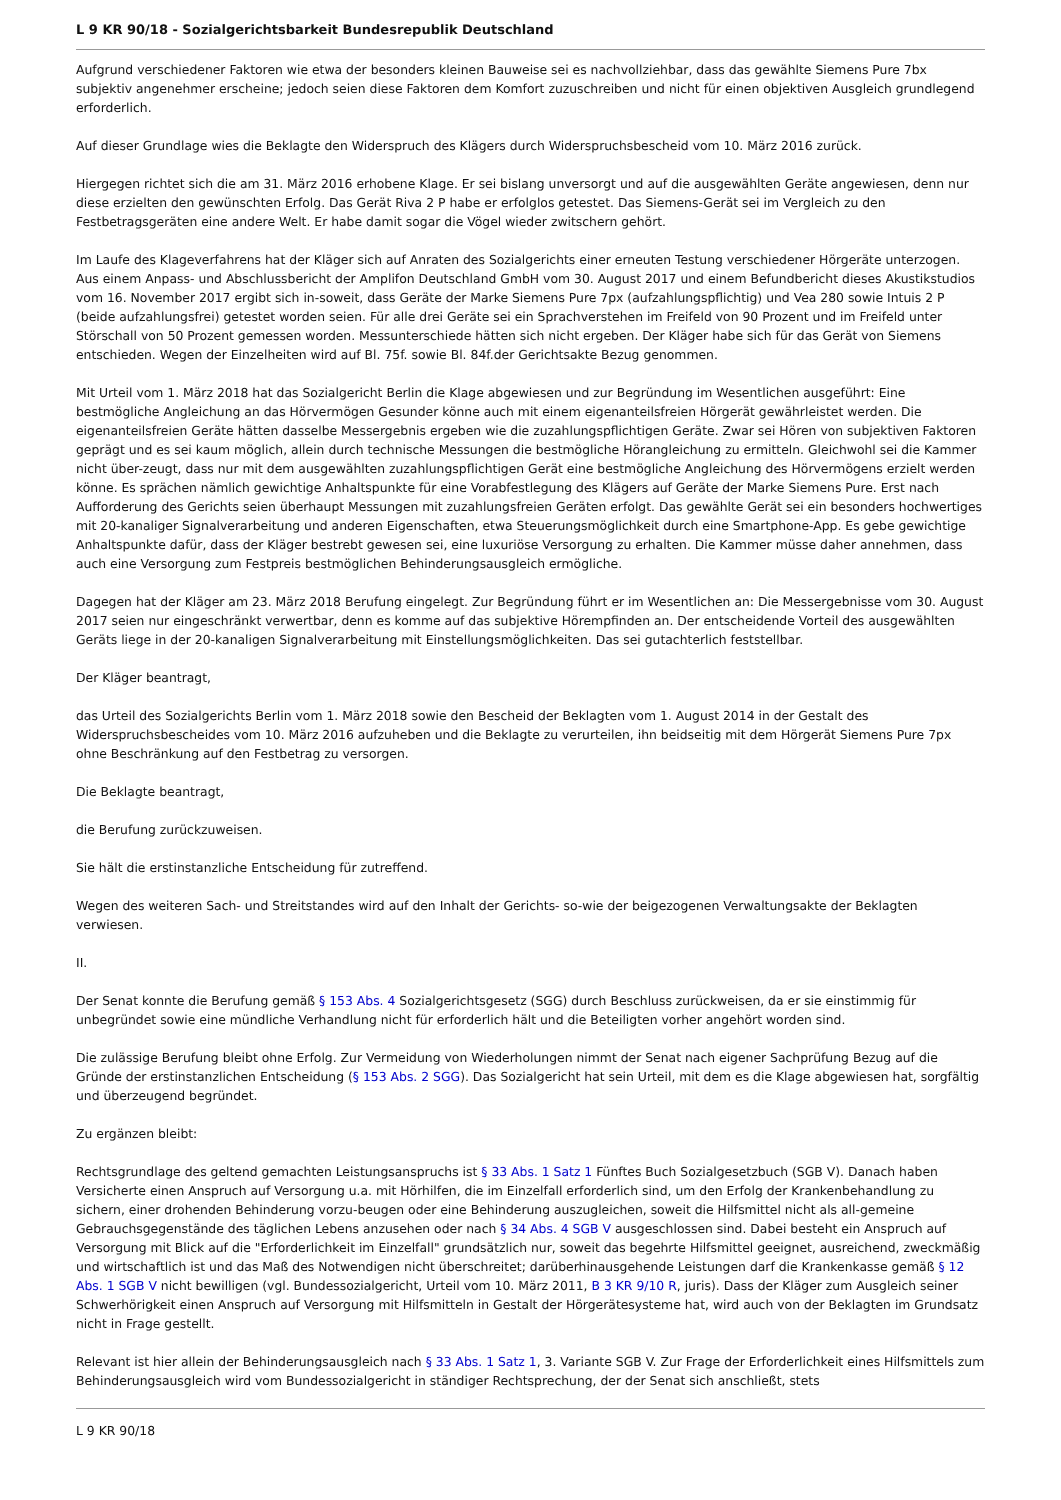L 9 KR 90/18 - Sozialgerichtsbarkeit Bundesrepublik Deutschland
Aufgrund verschiedener Faktoren wie etwa der besonders kleinen Bauweise sei es nachvollziehbar, dass das gewählte Siemens Pure 7bx subjektiv angenehmer erscheine; jedoch seien diese Faktoren dem Komfort zuzuschreiben und nicht für einen objektiven Ausgleich grundlegend erforderlich.
Auf dieser Grundlage wies die Beklagte den Widerspruch des Klägers durch Widerspruchsbescheid vom 10. März 2016 zurück.
Hiergegen richtet sich die am 31. März 2016 erhobene Klage. Er sei bislang unversorgt und auf die ausgewählten Geräte angewiesen, denn nur diese erzielten den gewünschten Erfolg. Das Gerät Riva 2 P habe er erfolglos getestet. Das Siemens-Gerät sei im Vergleich zu den Festbetragsgeräten eine andere Welt. Er habe damit sogar die Vögel wieder zwitschern gehört.
Im Laufe des Klageverfahrens hat der Kläger sich auf Anraten des Sozialgerichts einer erneuten Testung verschiedener Hörgeräte unterzogen. Aus einem Anpass- und Abschlussbericht der Amplifon Deutschland GmbH vom 30. August 2017 und einem Befundbericht dieses Akustikstudios vom 16. November 2017 ergibt sich in-soweit, dass Geräte der Marke Siemens Pure 7px (aufzahlungspflichtig) und Vea 280 sowie Intuis 2 P (beide aufzahlungsfrei) getestet worden seien. Für alle drei Geräte sei ein Sprachverstehen im Freifeld von 90 Prozent und im Freifeld unter Störschall von 50 Prozent gemessen worden. Messunterschiede hätten sich nicht ergeben. Der Kläger habe sich für das Gerät von Siemens entschieden. Wegen der Einzelheiten wird auf Bl. 75f. sowie Bl. 84f.der Gerichtsakte Bezug genommen.
Mit Urteil vom 1. März 2018 hat das Sozialgericht Berlin die Klage abgewiesen und zur Begründung im Wesentlichen ausgeführt: Eine bestmögliche Angleichung an das Hörvermögen Gesunder könne auch mit einem eigenanteilsfreien Hörgerät gewährleistet werden. Die eigenanteilsfreien Geräte hätten dasselbe Messergebnis ergeben wie die zuzahlungspflichtigen Geräte. Zwar sei Hören von subjektiven Faktoren geprägt und es sei kaum möglich, allein durch technische Messungen die bestmögliche Hörangleichung zu ermitteln. Gleichwohl sei die Kammer nicht über-zeugt, dass nur mit dem ausgewählten zuzahlungspflichtigen Gerät eine bestmögliche Angleichung des Hörvermögens erzielt werden könne. Es sprächen nämlich gewichtige Anhaltspunkte für eine Vorabfestlegung des Klägers auf Geräte der Marke Siemens Pure. Erst nach Aufforderung des Gerichts seien überhaupt Messungen mit zuzahlungsfreien Geräten erfolgt. Das gewählte Gerät sei ein besonders hochwertiges mit 20-kanaliger Signalverarbeitung und anderen Eigenschaften, etwa Steuerungsmöglichkeit durch eine Smartphone-App. Es gebe gewichtige Anhaltspunkte dafür, dass der Kläger bestrebt gewesen sei, eine luxuriöse Versorgung zu erhalten. Die Kammer müsse daher annehmen, dass auch eine Versorgung zum Festpreis bestmöglichen Behinderungsausgleich ermögliche.
Dagegen hat der Kläger am 23. März 2018 Berufung eingelegt. Zur Begründung führt er im Wesentlichen an: Die Messergebnisse vom 30. August 2017 seien nur eingeschränkt verwertbar, denn es komme auf das subjektive Hörempfinden an. Der entscheidende Vorteil des ausgewählten Geräts liege in der 20-kanaligen Signalverarbeitung mit Einstellungsmöglichkeiten. Das sei gutachterlich feststellbar.
Der Kläger beantragt,
das Urteil des Sozialgerichts Berlin vom 1. März 2018 sowie den Bescheid der Beklagten vom 1. August 2014 in der Gestalt des Widerspruchsbescheides vom 10. März 2016 aufzuheben und die Beklagte zu verurteilen, ihn beidseitig mit dem Hörgerät Siemens Pure 7px ohne Beschränkung auf den Festbetrag zu versorgen.
Die Beklagte beantragt,
die Berufung zurückzuweisen.
Sie hält die erstinstanzliche Entscheidung für zutreffend.
Wegen des weiteren Sach- und Streitstandes wird auf den Inhalt der Gerichts- so-wie der beigezogenen Verwaltungsakte der Beklagten verwiesen.
II.
Der Senat konnte die Berufung gemäß § 153 Abs. 4 Sozialgerichtsgesetz (SGG) durch Beschluss zurückweisen, da er sie einstimmig für unbegründet sowie eine mündliche Verhandlung nicht für erforderlich hält und die Beteiligten vorher angehört worden sind.
Die zulässige Berufung bleibt ohne Erfolg. Zur Vermeidung von Wiederholungen nimmt der Senat nach eigener Sachprüfung Bezug auf die Gründe der erstinstanzlichen Entscheidung (§ 153 Abs. 2 SGG). Das Sozialgericht hat sein Urteil, mit dem es die Klage abgewiesen hat, sorgfältig und überzeugend begründet.
Zu ergänzen bleibt:
Rechtsgrundlage des geltend gemachten Leistungsanspruchs ist § 33 Abs. 1 Satz 1 Fünftes Buch Sozialgesetzbuch (SGB V). Danach haben Versicherte einen Anspruch auf Versorgung u.a. mit Hörhilfen, die im Einzelfall erforderlich sind, um den Erfolg der Krankenbehandlung zu sichern, einer drohenden Behinderung vorzu-beugen oder eine Behinderung auszugleichen, soweit die Hilfsmittel nicht als all-gemeine Gebrauchsgegenstände des täglichen Lebens anzusehen oder nach § 34 Abs. 4 SGB V ausgeschlossen sind. Dabei besteht ein Anspruch auf Versorgung mit Blick auf die "Erforderlichkeit im Einzelfall" grundsätzlich nur, soweit das begehrte Hilfsmittel geeignet, ausreichend, zweckmäßig und wirtschaftlich ist und das Maß des Notwendigen nicht überschreitet; darüberhinausgehende Leistungen darf die Krankenkasse gemäß § 12 Abs. 1 SGB V nicht bewilligen (vgl. Bundessozialgericht, Urteil vom 10. März 2011, B 3 KR 9/10 R, juris). Dass der Kläger zum Ausgleich seiner Schwerhörigkeit einen Anspruch auf Versorgung mit Hilfsmitteln in Gestalt der Hörgerätesysteme hat, wird auch von der Beklagten im Grundsatz nicht in Frage gestellt.
Relevant ist hier allein der Behinderungsausgleich nach § 33 Abs. 1 Satz 1, 3. Variante SGB V. Zur Frage der Erforderlichkeit eines Hilfsmittels zum Behinderungsausgleich wird vom Bundessozialgericht in ständiger Rechtsprechung, der der Senat sich anschließt, stets
L 9 KR 90/18